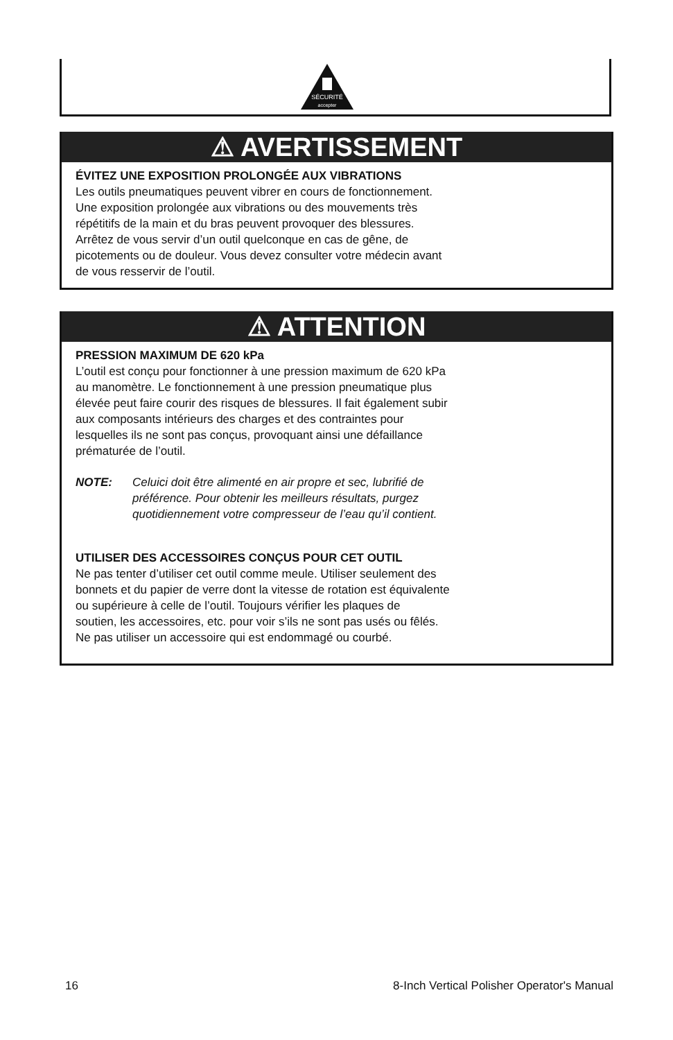SÉCURITÉ
accepter
⚠ AVERTISSEMENT
ÉVITEZ UNE EXPOSITION PROLONGÉE AUX VIBRATIONS
Les outils pneumatiques peuvent vibrer en cours de fonctionnement.
Une exposition prolongée aux vibrations ou des mouvements très
répétitifs de la main et du bras peuvent provoquer des blessures.
Arrêtez de vous servir d’un outil quelconque en cas de gêne, de
picotements ou de douleur. Vous devez consulter votre médecin avant
de vous resservir de l’outil.
⚠ ATTENTION
PRESSION MAXIMUM DE 620 kPa
L’outil est conçu pour fonctionner à une pression maximum de 620 kPa
au manomètre. Le fonctionnement à une pression pneumatique plus
élevée peut faire courir des risques de blessures. Il fait également subir
aux composants intérieurs des charges et des contraintes pour
lesquelles ils ne sont pas conçus, provoquant ainsi une défaillance
prématurée de l’outil.
NOTE: Celuici doit être alimenté en air propre et sec, lubrifié de
préférence. Pour obtenir les meilleurs résultats, purgez
quotidiennement votre compresseur de l’eau qu’il contient.
UTILISER DES ACCESSOIRES CONÇUS POUR CET OUTIL
Ne pas tenter d’utiliser cet outil comme meule. Utiliser seulement des
bonnets et du papier de verre dont la vitesse de rotation est équivalente
ou supérieure à celle de l’outil. Toujours vérifier les plaques de
soutien, les accessoires, etc. pour voir s’ils ne sont pas usés ou fêlés.
Ne pas utiliser un accessoire qui est endommagé ou courbé.
16 8-Inch Vertical Polisher Operator's Manual